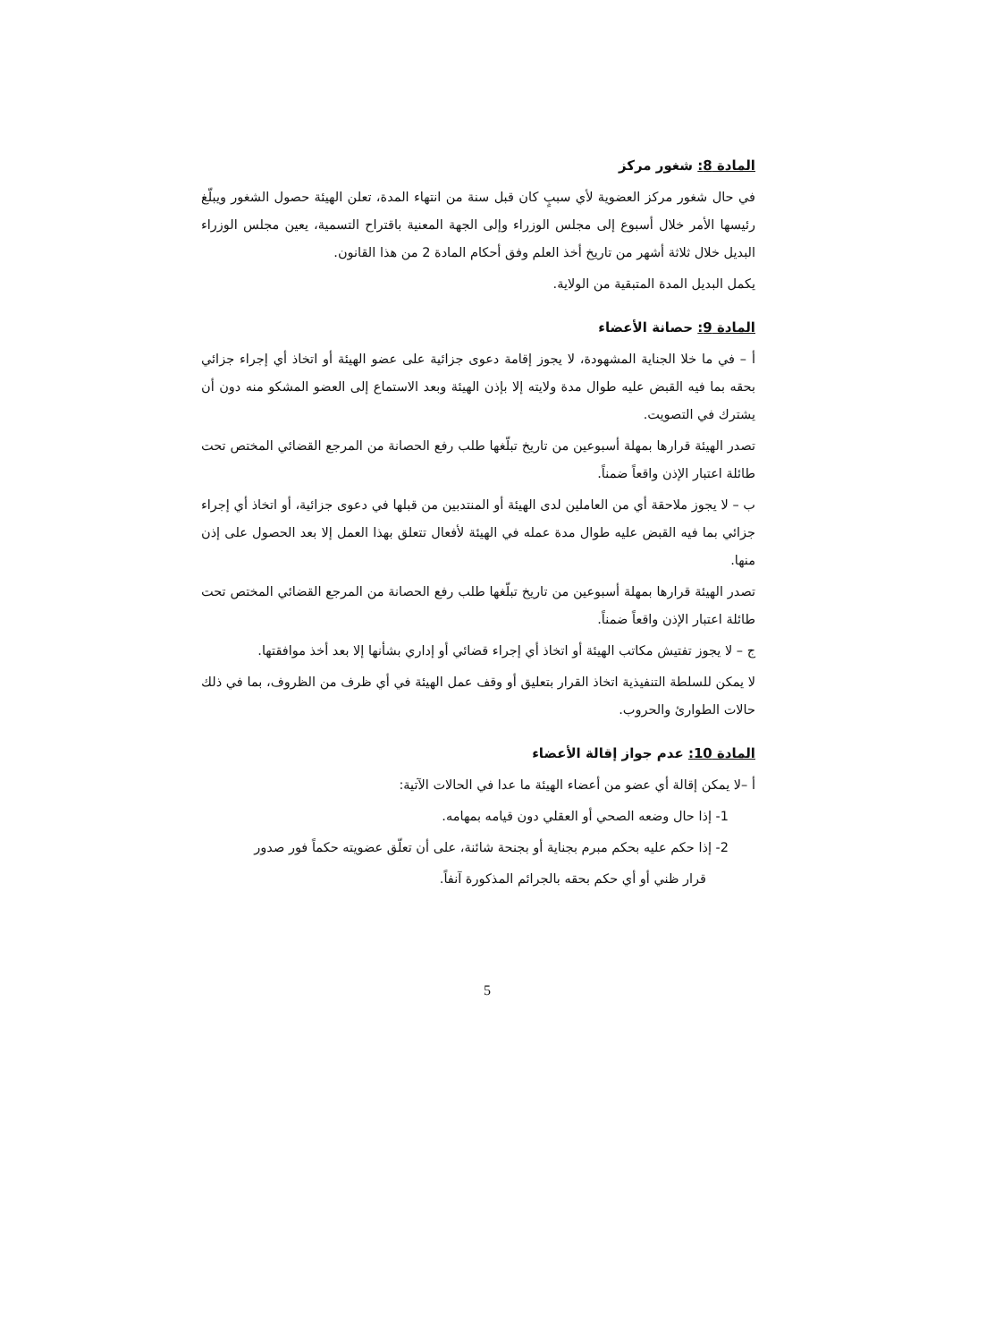المادة 8: شغور مركز
في حال شغور مركز العضوية لأي سببٍ كان قبل سنة من انتهاء المدة، تعلن الهيئة حصول الشغور ويبلّغ رئيسها الأمر خلال أسبوع إلى مجلس الوزراء وإلى الجهة المعنية باقتراح التسمية، يعين مجلس الوزراء البديل خلال ثلاثة أشهر من تاريخ أخذ العلم وفق أحكام المادة 2 من هذا القانون.
يكمل البديل المدة المتبقية من الولاية.
المادة 9: حصانة الأعضاء
أ – في ما خلا الجناية المشهودة، لا يجوز إقامة دعوى جزائية على عضو الهيئة أو اتخاذ أي إجراء جزائي بحقه بما فيه القبض عليه طوال مدة ولايته إلا بإذن الهيئة وبعد الاستماع إلى العضو المشكو منه دون أن يشترك في التصويت.
تصدر الهيئة قرارها بمهلة أسبوعين من تاريخ تبلّغها طلب رفع الحصانة من المرجع القضائي المختص تحت طائلة اعتبار الإذن واقعاً ضمناً.
ب – لا يجوز ملاحقة أي من العاملين لدى الهيئة أو المنتدبين من قبلها في دعوى جزائية، أو اتخاذ أي إجراء جزائي بما فيه القبض عليه طوال مدة عمله في الهيئة لأفعال تتعلق بهذا العمل إلا بعد الحصول على إذن منها.
تصدر الهيئة قرارها بمهلة أسبوعين من تاريخ تبلّغها طلب رفع الحصانة من المرجع القضائي المختص تحت طائلة اعتبار الإذن واقعاً ضمناً.
ج – لا يجوز تفتيش مكاتب الهيئة أو اتخاذ أي إجراء قضائي أو إداري بشأنها إلا بعد أخذ موافقتها.
لا يمكن للسلطة التنفيذية اتخاذ القرار بتعليق أو وقف عمل الهيئة في أي ظرف من الظروف، بما في ذلك حالات الطوارئ والحروب.
المادة 10: عدم جواز إقالة الأعضاء
أ –لا يمكن إقالة أي عضو من أعضاء الهيئة ما عدا في الحالات الآتية:
1- إذا حال وضعه الصحي أو العقلي دون قيامه بمهامه.
2- إذا حكم عليه بحكم مبرم بجناية أو بجنحة شائنة، على أن تعلّق عضويته حكماً فور صدور
قرار ظني أو أي حكم بحقه بالجرائم المذكورة آنفاً.
5